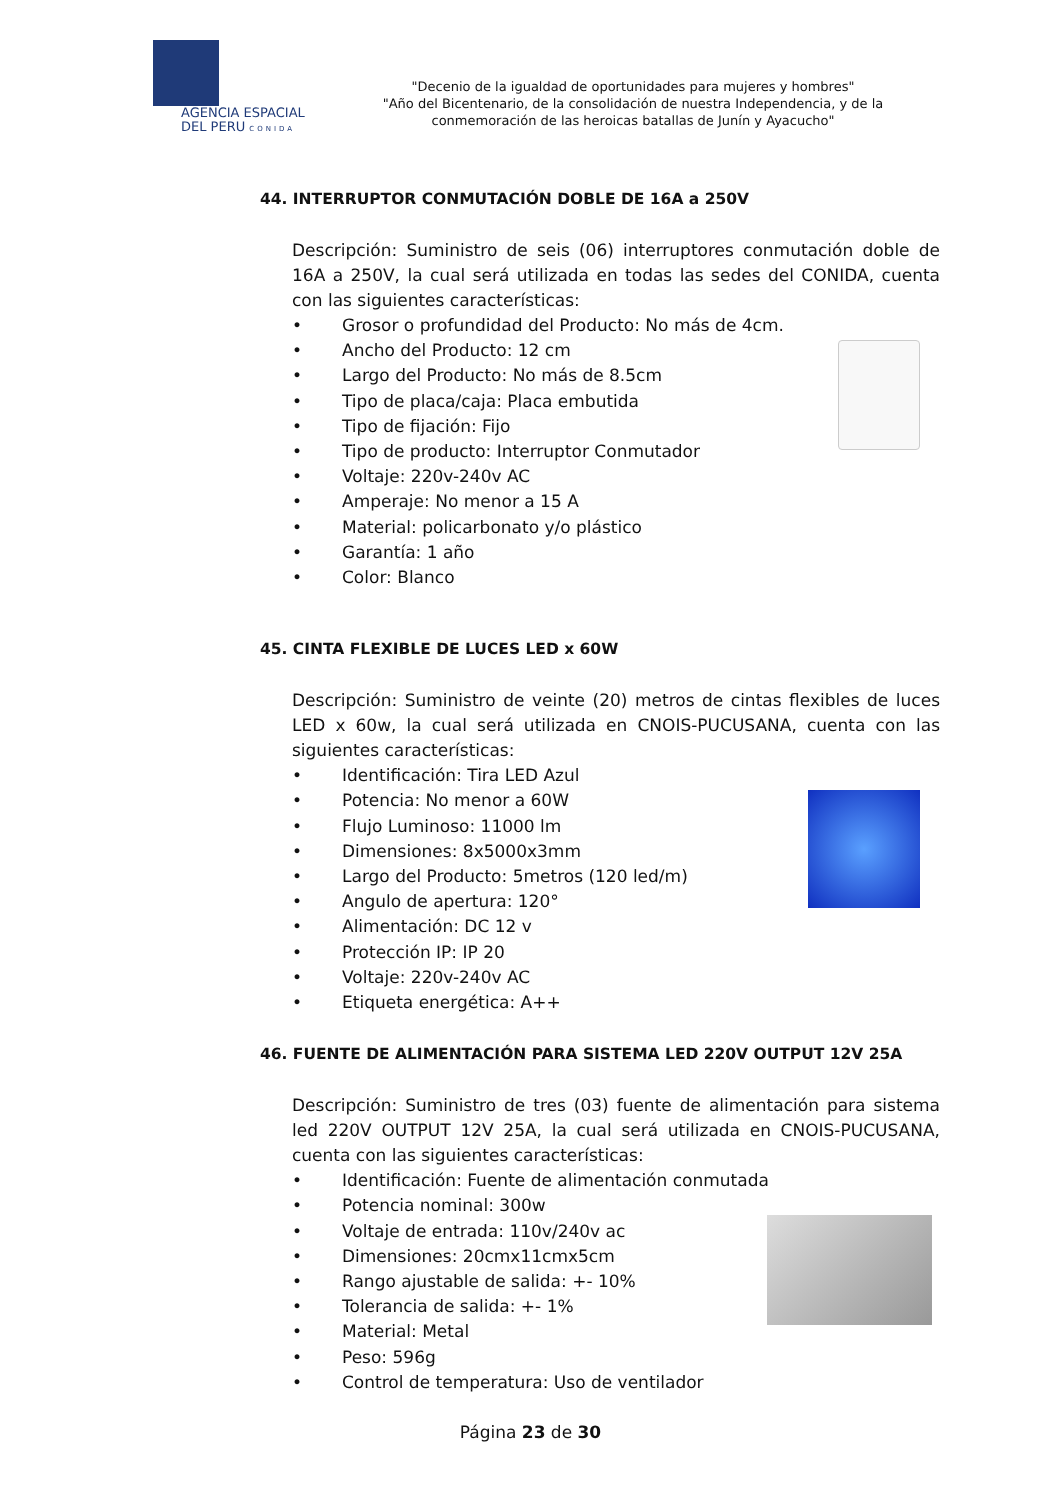AGENCIA ESPACIAL
DEL PERU CONIDA
"Decenio de la igualdad de oportunidades para mujeres y hombres"
"Año del Bicentenario, de la consolidación de nuestra Independencia, y de la conmemoración de las heroicas batallas de Junín y Ayacucho"
44. INTERRUPTOR CONMUTACIÓN DOBLE DE 16A a 250V
Descripción: Suministro de seis (06) interruptores conmutación doble de 16A a 250V, la cual será utilizada en todas las sedes del CONIDA, cuenta con las siguientes características:
• Grosor o profundidad del Producto: No más de 4cm.
• Ancho del Producto: 12 cm
• Largo del Producto: No más de 8.5cm
• Tipo de placa/caja: Placa embutida
• Tipo de fijación: Fijo
• Tipo de producto: Interruptor Conmutador
• Voltaje: 220v-240v AC
• Amperaje: No menor a 15 A
• Material: policarbonato y/o plástico
• Garantía: 1 año
• Color: Blanco
45. CINTA FLEXIBLE DE LUCES LED x 60W
Descripción: Suministro de veinte (20) metros de cintas flexibles de luces LED x 60w, la cual será utilizada en CNOIS-PUCUSANA, cuenta con las siguientes características:
• Identificación: Tira LED Azul
• Potencia: No menor a 60W
• Flujo Luminoso: 11000 lm
• Dimensiones: 8x5000x3mm
• Largo del Producto: 5metros (120 led/m)
• Angulo de apertura: 120°
• Alimentación: DC 12 v
• Protección IP: IP 20
• Voltaje: 220v-240v AC
• Etiqueta energética: A++
46. FUENTE DE ALIMENTACIÓN PARA SISTEMA LED 220V OUTPUT 12V 25A
Descripción: Suministro de tres (03) fuente de alimentación para sistema led 220V OUTPUT 12V 25A, la cual será utilizada en CNOIS-PUCUSANA, cuenta con las siguientes características:
• Identificación: Fuente de alimentación conmutada
• Potencia nominal: 300w
• Voltaje de entrada: 110v/240v ac
• Dimensiones: 20cmx11cmx5cm
• Rango ajustable de salida: +- 10%
• Tolerancia de salida: +- 1%
• Material: Metal
• Peso: 596g
• Control de temperatura: Uso de ventilador
Página 23 de 30